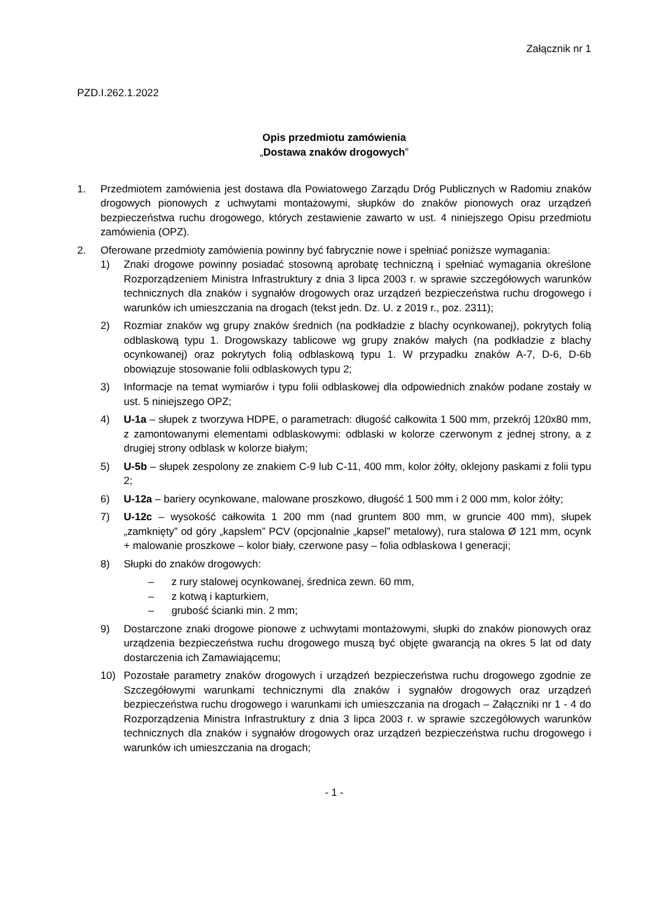Załącznik nr 1
PZD.I.262.1.2022
Opis przedmiotu zamówienia
„Dostawa znaków drogowych”
1. Przedmiotem zamówienia jest dostawa dla Powiatowego Zarządu Dróg Publicznych w Radomiu znaków drogowych pionowych z uchwytami montażowymi, słupków do znaków pionowych oraz urządzeń bezpieczeństwa ruchu drogowego, których zestawienie zawarto w ust. 4 niniejszego Opisu przedmiotu zamówienia (OPZ).
2. Oferowane przedmioty zamówienia powinny być fabrycznie nowe i spełniać poniższe wymagania:
1) Znaki drogowe powinny posiadać stosowną aprobatę techniczną i spełniać wymagania określone Rozporządzeniem Ministra Infrastruktury z dnia 3 lipca 2003 r. w sprawie szczegółowych warunków technicznych dla znaków i sygnałów drogowych oraz urządzeń bezpieczeństwa ruchu drogowego i warunków ich umieszczania na drogach (tekst jedn. Dz. U. z 2019 r., poz. 2311);
2) Rozmiar znaków wg grupy znaków średnich (na podkładzie z blachy ocynkowanej), pokrytych folią odblaskową typu 1. Drogowskazy tablicowe wg grupy znaków małych (na podkładzie z blachy ocynkowanej) oraz pokrytych folią odblaskową typu 1. W przypadku znaków A-7, D-6, D-6b obowiązuje stosowanie folii odblaskowych typu 2;
3) Informacje na temat wymiarów i typu folii odblaskowej dla odpowiednich znaków podane zostały w ust. 5 niniejszego OPZ;
4) U-1a – słupek z tworzywa HDPE, o parametrach: długość całkowita 1 500 mm, przekrój 120x80 mm, z zamontowanymi elementami odblaskowymi: odblaski w kolorze czerwonym z jednej strony, a z drugiej strony odblask w kolorze białym;
5) U-5b – słupek zespolony ze znakiem C-9 lub C-11, 400 mm, kolor żółty, oklejony paskami z folii typu 2;
6) U-12a – bariery ocynkowane, malowane proszkowo, długość 1 500 mm i 2 000 mm, kolor żółty;
7) U-12c – wysokość całkowita 1 200 mm (nad gruntem 800 mm, w gruncie 400 mm), słupek „zamknięty” od góry „kapslem” PCV (opcjonalnie „kapsel” metalowy), rura stalowa Ø 121 mm, ocynk + malowanie proszkowe – kolor biały, czerwone pasy – folia odblaskowa I generacji;
8) Słupki do znaków drogowych:
– z rury stalowej ocynkowanej, średnica zewn. 60 mm,
– z kotwą i kapturkiem,
– grubość ścianki min. 2 mm;
9) Dostarczone znaki drogowe pionowe z uchwytami montażowymi, słupki do znaków pionowych oraz urządzenia bezpieczeństwa ruchu drogowego muszą być objęte gwarancją na okres 5 lat od daty dostarczenia ich Zamawiającemu;
10) Pozostałe parametry znaków drogowych i urządzeń bezpieczeństwa ruchu drogowego zgodnie ze Szczegółowymi warunkami technicznymi dla znaków i sygnałów drogowych oraz urządzeń bezpieczeństwa ruchu drogowego i warunkami ich umieszczania na drogach – Załączniki nr 1 - 4 do Rozporządzenia Ministra Infrastruktury z dnia 3 lipca 2003 r. w sprawie szczegółowych warunków technicznych dla znaków i sygnałów drogowych oraz urządzeń bezpieczeństwa ruchu drogowego i warunków ich umieszczania na drogach;
- 1 -